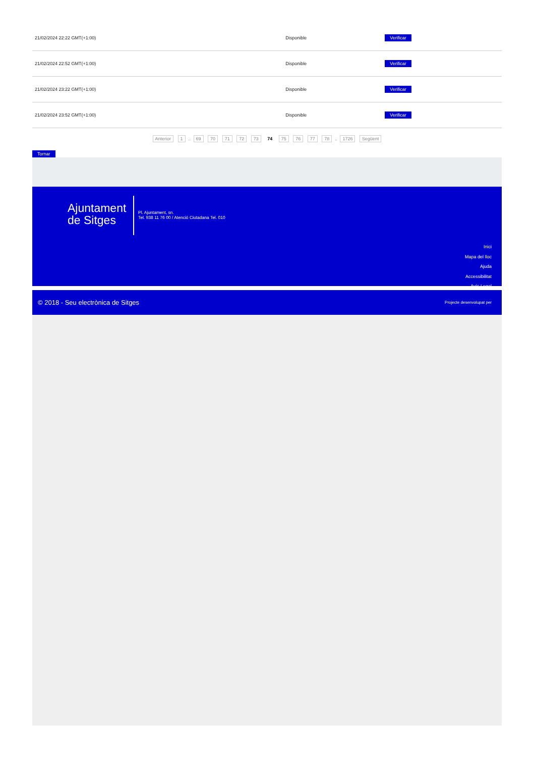| 21/02/2024 22:22 GMT(+1:00) | Disponible | Verificar |
| 21/02/2024 22:52 GMT(+1:00) | Disponible | Verificar |
| 21/02/2024 23:22 GMT(+1:00) | Disponible | Verificar |
| 21/02/2024 23:52 GMT(+1:00) | Disponible | Verificar |
Anterior 1 .. 69 70 71 72 73 74 75 76 77 78 .. 1726 Següent
Tornar
Ajuntament
de Sitges
Pl. Ajuntament, sn.
Tel. 938 11 76 00 / Atenció Ciutadana Tel. 010
Inici
Mapa del lloc
Ajuda
Accessibilitat
Avís Legal
© 2018 - Seu electrònica de Sitges Projecte desenvolupat per